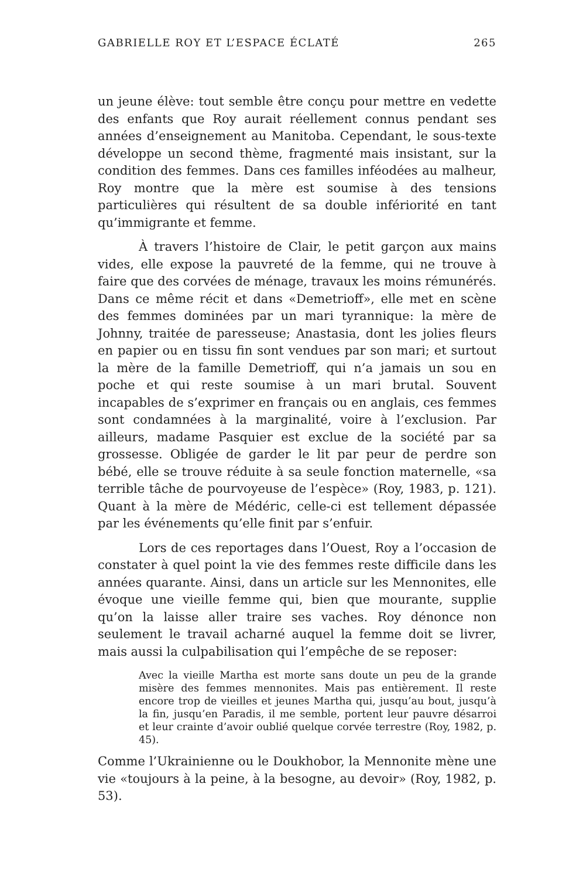GABRIELLE ROY ET L’ESPACE ÉCLATÉ 265
un jeune élève: tout semble être conçu pour mettre en vedette des enfants que Roy aurait réellement connus pendant ses années d’enseignement au Manitoba. Cependant, le sous-texte développe un second thème, fragmenté mais insistant, sur la condition des femmes. Dans ces familles inféodées au malheur, Roy montre que la mère est soumise à des tensions particulières qui résultent de sa double infériorité en tant qu’immigrante et femme.
À travers l’histoire de Clair, le petit garçon aux mains vides, elle expose la pauvreté de la femme, qui ne trouve à faire que des corvées de ménage, travaux les moins rémunérés. Dans ce même récit et dans «Demetrioff», elle met en scène des femmes dominées par un mari tyrannique: la mère de Johnny, traitée de paresseuse; Anastasia, dont les jolies fleurs en papier ou en tissu fin sont vendues par son mari; et surtout la mère de la famille Demetrioff, qui n’a jamais un sou en poche et qui reste soumise à un mari brutal. Souvent incapables de s’exprimer en français ou en anglais, ces femmes sont condamnées à la marginalité, voire à l’exclusion. Par ailleurs, madame Pasquier est exclue de la société par sa grossesse. Obligée de garder le lit par peur de perdre son bébé, elle se trouve réduite à sa seule fonction maternelle, «sa terrible tâche de pourvoyeuse de l’espèce» (Roy, 1983, p. 121). Quant à la mère de Médéric, celle-ci est tellement dépassée par les événements qu’elle finit par s’enfuir.
Lors de ces reportages dans l’Ouest, Roy a l’occasion de constater à quel point la vie des femmes reste difficile dans les années quarante. Ainsi, dans un article sur les Mennonites, elle évoque une vieille femme qui, bien que mourante, supplie qu’on la laisse aller traire ses vaches. Roy dénonce non seulement le travail acharné auquel la femme doit se livrer, mais aussi la culpabilisation qui l’empêche de se reposer:
Avec la vieille Martha est morte sans doute un peu de la grande misère des femmes mennonites. Mais pas entièrement. Il reste encore trop de vieilles et jeunes Martha qui, jusqu’au bout, jusqu’à la fin, jusqu’en Paradis, il me semble, portent leur pauvre désarroi et leur crainte d’avoir oublié quelque corvée terrestre (Roy, 1982, p. 45).
Comme l’Ukrainienne ou le Doukhobor, la Mennonite mène une vie «toujours à la peine, à la besogne, au devoir» (Roy, 1982, p. 53).